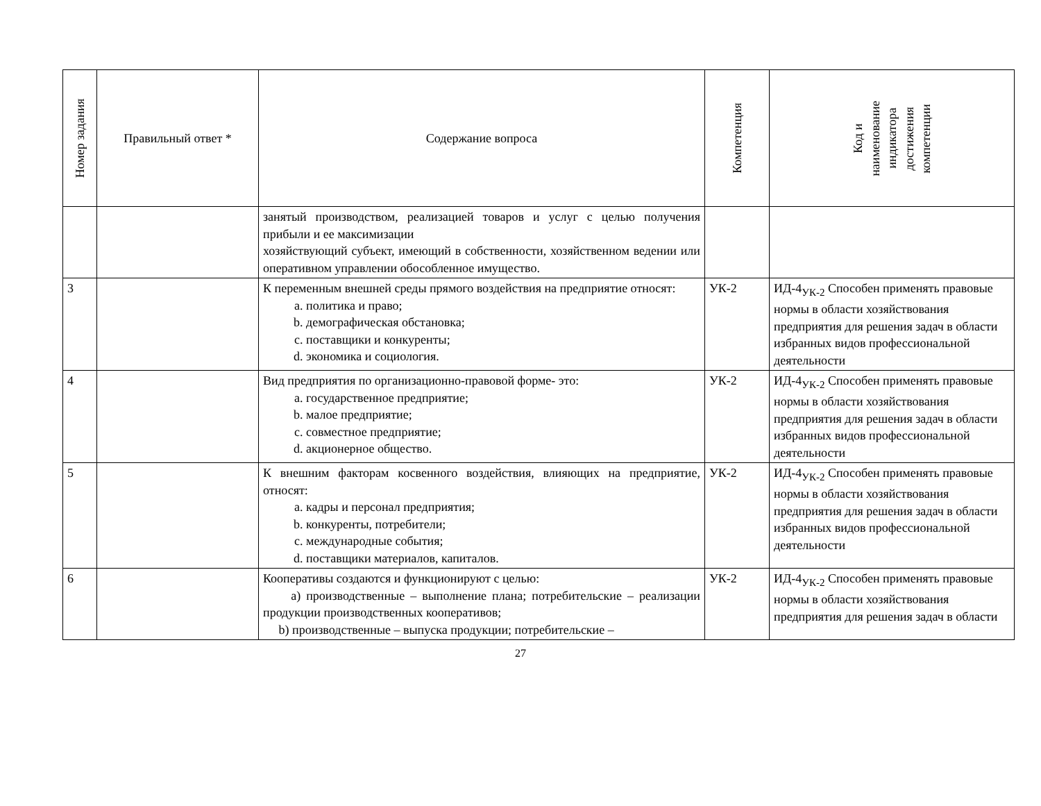| Номер задания | Правильный ответ * | Содержание вопроса | Компетенция | Код и наименование индикатора достижения компетенции |
| --- | --- | --- | --- | --- |
| | | занятый производством, реализацией товаров и услуг с целью получения прибыли и ее максимизации хозяйствующий субъект, имеющий в собственности, хозяйственном ведении или оперативном управлении обособленное имущество. | | |
| 3 | | К переменным внешней среды прямого воздействия на предприятие относят: a. политика и право; b. демографическая обстановка; c. поставщики и конкуренты; d. экономика и социология. | УК-2 | ИД-4<sub>УК-2</sub> Способен применять правовые нормы в области хозяйствования предприятия для решения задач в области избранных видов профессиональной деятельности |
| 4 | | Вид предприятия по организационно-правовой форме- это: a. государственное предприятие; b. малое предприятие; c. совместное предприятие; d. акционерное общество. | УК-2 | ИД-4<sub>УК-2</sub> Способен применять правовые нормы в области хозяйствования предприятия для решения задач в области избранных видов профессиональной деятельности |
| 5 | | К внешним факторам косвенного воздействия, влияющих на предприятие, относят: a. кадры и персонал предприятия; b. конкуренты, потребители; c. международные события; d. поставщики материалов, капиталов. | УК-2 | ИД-4<sub>УК-2</sub> Способен применять правовые нормы в области хозяйствования предприятия для решения задач в области избранных видов профессиональной деятельности |
| 6 | | Кооперативы создаются и функционируют с целью: a) производственные – выполнение плана; потребительские – реализации продукции производственных кооперативов; b) производственные – выпуска продукции; потребительские – | УК-2 | ИД-4<sub>УК-2</sub> Способен применять правовые нормы в области хозяйствования предприятия для решения задач в области |
27